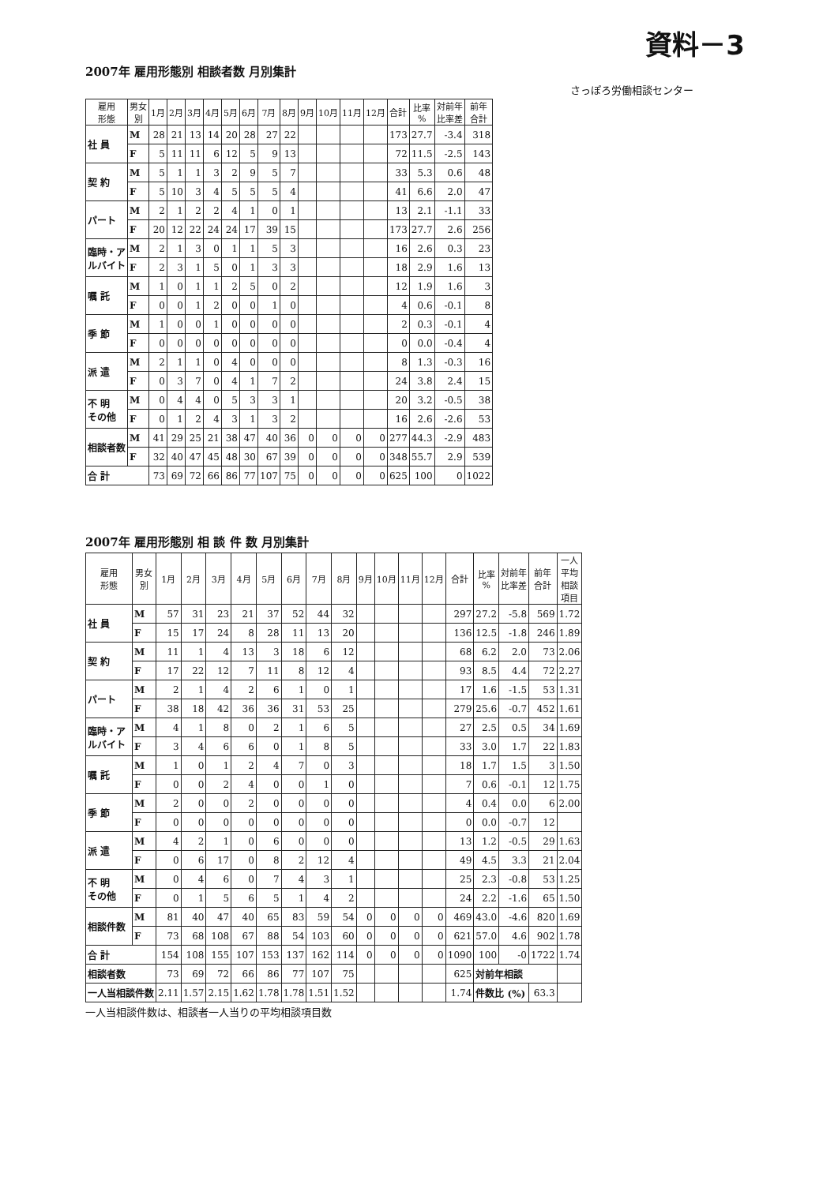資料－3
2007年 雇用形態別 相談者数 月別集計
さっぽろ労働相談センター
| 雇用 形態 | 男女 別 | 1月 | 2月 | 3月 | 4月 | 5月 | 6月 | 7月 | 8月 | 9月 | 10月 | 11月 | 12月 | 合計 | 比率 % | 対前年 比率差 | 前年 合計 |
| --- | --- | --- | --- | --- | --- | --- | --- | --- | --- | --- | --- | --- | --- | --- | --- | --- | --- |
| 社 員 | M | 28 | 21 | 13 | 14 | 20 | 28 | 27 | 22 | | | | | 173 | 27.7 | -3.4 | 318 |
| | F | 5 | 11 | 11 | 6 | 12 | 5 | 9 | 13 | | | | | 72 | 11.5 | -2.5 | 143 |
| 契 約 | M | 5 | 1 | 1 | 3 | 2 | 9 | 5 | 7 | | | | | 33 | 5.3 | 0.6 | 48 |
| | F | 5 | 10 | 3 | 4 | 5 | 5 | 5 | 4 | | | | | 41 | 6.6 | 2.0 | 47 |
| パート | M | 2 | 1 | 2 | 2 | 4 | 1 | 0 | 1 | | | | | 13 | 2.1 | -1.1 | 33 |
| | F | 20 | 12 | 22 | 24 | 24 | 17 | 39 | 15 | | | | | 173 | 27.7 | 2.6 | 256 |
| 臨時・ア ルバイト | M | 2 | 1 | 3 | 0 | 1 | 1 | 5 | 3 | | | | | 16 | 2.6 | 0.3 | 23 |
| | F | 2 | 3 | 1 | 5 | 0 | 1 | 3 | 3 | | | | | 18 | 2.9 | 1.6 | 13 |
| 嘱 託 | M | 1 | 0 | 1 | 1 | 2 | 5 | 0 | 2 | | | | | 12 | 1.9 | 1.6 | 3 |
| | F | 0 | 0 | 1 | 2 | 0 | 0 | 1 | 0 | | | | | 4 | 0.6 | -0.1 | 8 |
| 季 節 | M | 1 | 0 | 0 | 1 | 0 | 0 | 0 | 0 | | | | | 2 | 0.3 | -0.1 | 4 |
| | F | 0 | 0 | 0 | 0 | 0 | 0 | 0 | 0 | | | | | 0 | 0.0 | -0.4 | 4 |
| 派 遣 | M | 2 | 1 | 1 | 0 | 4 | 0 | 0 | 0 | | | | | 8 | 1.3 | -0.3 | 16 |
| | F | 0 | 3 | 7 | 0 | 4 | 1 | 7 | 2 | | | | | 24 | 3.8 | 2.4 | 15 |
| 不 明 その他 | M | 0 | 4 | 4 | 0 | 5 | 3 | 3 | 1 | | | | | 20 | 3.2 | -0.5 | 38 |
| | F | 0 | 1 | 2 | 4 | 3 | 1 | 3 | 2 | | | | | 16 | 2.6 | -2.6 | 53 |
| 相談者数 | M | 41 | 29 | 25 | 21 | 38 | 47 | 40 | 36 | 0 | 0 | 0 | 0 | 277 | 44.3 | -2.9 | 483 |
| | F | 32 | 40 | 47 | 45 | 48 | 30 | 67 | 39 | 0 | 0 | 0 | 0 | 348 | 55.7 | 2.9 | 539 |
| 合 計 | | 73 | 69 | 72 | 66 | 86 | 77 | 107 | 75 | 0 | 0 | 0 | 0 | 625 | 100 | 0 | 1022 |
2007年 雇用形態別 相 談 件 数 月別集計
| 雇用 形態 | 男女 別 | 1月 | 2月 | 3月 | 4月 | 5月 | 6月 | 7月 | 8月 | 9月 | 10月 | 11月 | 12月 | 合計 | 比率 % | 対前年 比率差 | 前年 合計 | 一人 平均 相談 項目 |
| --- | --- | --- | --- | --- | --- | --- | --- | --- | --- | --- | --- | --- | --- | --- | --- | --- | --- | --- |
| 社 員 | M | 57 | 31 | 23 | 21 | 37 | 52 | 44 | 32 | | | | | 297 | 27.2 | -5.8 | 569 | 1.72 |
| | F | 15 | 17 | 24 | 8 | 28 | 11 | 13 | 20 | | | | | 136 | 12.5 | -1.8 | 246 | 1.89 |
| 契 約 | M | 11 | 1 | 4 | 13 | 3 | 18 | 6 | 12 | | | | | 68 | 6.2 | 2.0 | 73 | 2.06 |
| | F | 17 | 22 | 12 | 7 | 11 | 8 | 12 | 4 | | | | | 93 | 8.5 | 4.4 | 72 | 2.27 |
| パート | M | 2 | 1 | 4 | 2 | 6 | 1 | 0 | 1 | | | | | 17 | 1.6 | -1.5 | 53 | 1.31 |
| | F | 38 | 18 | 42 | 36 | 36 | 31 | 53 | 25 | | | | | 279 | 25.6 | -0.7 | 452 | 1.61 |
| 臨時・ア ルバイト | M | 4 | 1 | 8 | 0 | 2 | 1 | 6 | 5 | | | | | 27 | 2.5 | 0.5 | 34 | 1.69 |
| | F | 3 | 4 | 6 | 6 | 0 | 1 | 8 | 5 | | | | | 33 | 3.0 | 1.7 | 22 | 1.83 |
| 嘱 託 | M | 1 | 0 | 1 | 2 | 4 | 7 | 0 | 3 | | | | | 18 | 1.7 | 1.5 | 3 | 1.50 |
| | F | 0 | 0 | 2 | 4 | 0 | 0 | 1 | 0 | | | | | 7 | 0.6 | -0.1 | 12 | 1.75 |
| 季 節 | M | 2 | 0 | 0 | 2 | 0 | 0 | 0 | 0 | | | | | 4 | 0.4 | 0.0 | 6 | 2.00 |
| | F | 0 | 0 | 0 | 0 | 0 | 0 | 0 | 0 | | | | | 0 | 0.0 | -0.7 | 12 | |
| 派 遣 | M | 4 | 2 | 1 | 0 | 6 | 0 | 0 | 0 | | | | | 13 | 1.2 | -0.5 | 29 | 1.63 |
| | F | 0 | 6 | 17 | 0 | 8 | 2 | 12 | 4 | | | | | 49 | 4.5 | 3.3 | 21 | 2.04 |
| 不 明 その他 | M | 0 | 4 | 6 | 0 | 7 | 4 | 3 | 1 | | | | | 25 | 2.3 | -0.8 | 53 | 1.25 |
| | F | 0 | 1 | 5 | 6 | 5 | 1 | 4 | 2 | | | | | 24 | 2.2 | -1.6 | 65 | 1.50 |
| 相談件数 | M | 81 | 40 | 47 | 40 | 65 | 83 | 59 | 54 | 0 | 0 | 0 | 0 | 469 | 43.0 | -4.6 | 820 | 1.69 |
| | F | 73 | 68 | 108 | 67 | 88 | 54 | 103 | 60 | 0 | 0 | 0 | 0 | 621 | 57.0 | 4.6 | 902 | 1.78 |
| 合 計 | | 154 | 108 | 155 | 107 | 153 | 137 | 162 | 114 | 0 | 0 | 0 | 0 | 1090 | 100 | -0 | 1722 | 1.74 |
| 相談者数 | | 73 | 69 | 72 | 66 | 86 | 77 | 107 | 75 | | | | | 625 | 対前年相談 | | | |
| 一人当相談件数 | | 2.11 | 1.57 | 2.15 | 1.62 | 1.78 | 1.78 | 1.51 | 1.52 | | | | | 1.74 | 件数比 (%) | | 63.3 | |
一人当相談件数は、相談者一人当りの平均相談項目数